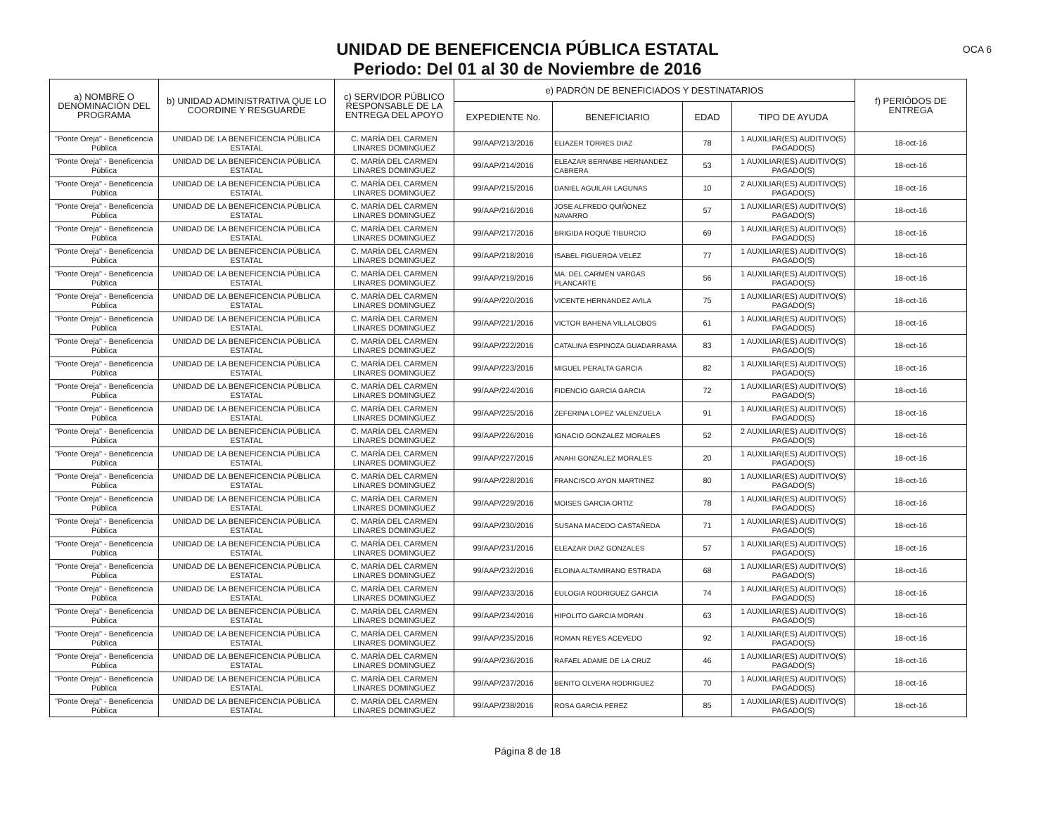UNIDAD DE BENEFICENCIA PÚBLICA ESTATAL
Periodo: Del 01 al 30 de Noviembre de 2016
OCA 6
| a) NOMBRE O DENOMINACIÓN DEL PROGRAMA | b) UNIDAD ADMINISTRATIVA QUE LO COORDINE Y RESGUARDE | c) SERVIDOR PÚBLICO RESPONSABLE DE LA ENTREGA DEL APOYO | e) PADRÓN DE BENEFICIADOS Y DESTINATARIOS | | | | f) PERIÓDOS DE ENTREGA |
| --- | --- | --- | --- | --- | --- | --- | --- |
| | | | EXPEDIENTE No. | BENEFICIARIO | EDAD | TIPO DE AYUDA | |
| "Ponte Oreja" - Beneficencia Pública | UNIDAD DE LA BENEFICENCIA PÚBLICA ESTATAL | C. MARÍA DEL CARMEN LINARES DOMINGUEZ | 99/AAP/213/2016 | ELIAZER TORRES DIAZ | 78 | 1 AUXILIAR(ES) AUDITIVO(S) PAGADO(S) | 18-oct-16 |
| "Ponte Oreja" - Beneficencia Pública | UNIDAD DE LA BENEFICENCIA PÚBLICA ESTATAL | C. MARÍA DEL CARMEN LINARES DOMINGUEZ | 99/AAP/214/2016 | ELEAZAR BERNABE HERNANDEZ CABRERA | 53 | 1 AUXILIAR(ES) AUDITIVO(S) PAGADO(S) | 18-oct-16 |
| "Ponte Oreja" - Beneficencia Pública | UNIDAD DE LA BENEFICENCIA PÚBLICA ESTATAL | C. MARÍA DEL CARMEN LINARES DOMINGUEZ | 99/AAP/215/2016 | DANIEL AGUILAR LAGUNAS | 10 | 2 AUXILIAR(ES) AUDITIVO(S) PAGADO(S) | 18-oct-16 |
| "Ponte Oreja" - Beneficencia Pública | UNIDAD DE LA BENEFICENCIA PÚBLICA ESTATAL | C. MARÍA DEL CARMEN LINARES DOMINGUEZ | 99/AAP/216/2016 | JOSE ALFREDO QUIÑONEZ NAVARRO | 57 | 1 AUXILIAR(ES) AUDITIVO(S) PAGADO(S) | 18-oct-16 |
| "Ponte Oreja" - Beneficencia Pública | UNIDAD DE LA BENEFICENCIA PÚBLICA ESTATAL | C. MARÍA DEL CARMEN LINARES DOMINGUEZ | 99/AAP/217/2016 | BRIGIDA ROQUE TIBURCIO | 69 | 1 AUXILIAR(ES) AUDITIVO(S) PAGADO(S) | 18-oct-16 |
| "Ponte Oreja" - Beneficencia Pública | UNIDAD DE LA BENEFICENCIA PÚBLICA ESTATAL | C. MARÍA DEL CARMEN LINARES DOMINGUEZ | 99/AAP/218/2016 | ISABEL FIGUEROA VELEZ | 77 | 1 AUXILIAR(ES) AUDITIVO(S) PAGADO(S) | 18-oct-16 |
| "Ponte Oreja" - Beneficencia Pública | UNIDAD DE LA BENEFICENCIA PÚBLICA ESTATAL | C. MARÍA DEL CARMEN LINARES DOMINGUEZ | 99/AAP/219/2016 | MA. DEL CARMEN VARGAS PLANCARTE | 56 | 1 AUXILIAR(ES) AUDITIVO(S) PAGADO(S) | 18-oct-16 |
| "Ponte Oreja" - Beneficencia Pública | UNIDAD DE LA BENEFICENCIA PÚBLICA ESTATAL | C. MARÍA DEL CARMEN LINARES DOMINGUEZ | 99/AAP/220/2016 | VICENTE HERNANDEZ AVILA | 75 | 1 AUXILIAR(ES) AUDITIVO(S) PAGADO(S) | 18-oct-16 |
| "Ponte Oreja" - Beneficencia Pública | UNIDAD DE LA BENEFICENCIA PÚBLICA ESTATAL | C. MARÍA DEL CARMEN LINARES DOMINGUEZ | 99/AAP/221/2016 | VICTOR BAHENA VILLALOBOS | 61 | 1 AUXILIAR(ES) AUDITIVO(S) PAGADO(S) | 18-oct-16 |
| "Ponte Oreja" - Beneficencia Pública | UNIDAD DE LA BENEFICENCIA PÚBLICA ESTATAL | C. MARÍA DEL CARMEN LINARES DOMINGUEZ | 99/AAP/222/2016 | CATALINA ESPINOZA GUADARRAMA | 83 | 1 AUXILIAR(ES) AUDITIVO(S) PAGADO(S) | 18-oct-16 |
| "Ponte Oreja" - Beneficencia Pública | UNIDAD DE LA BENEFICENCIA PÚBLICA ESTATAL | C. MARÍA DEL CARMEN LINARES DOMINGUEZ | 99/AAP/223/2016 | MIGUEL PERALTA GARCIA | 82 | 1 AUXILIAR(ES) AUDITIVO(S) PAGADO(S) | 18-oct-16 |
| "Ponte Oreja" - Beneficencia Pública | UNIDAD DE LA BENEFICENCIA PÚBLICA ESTATAL | C. MARÍA DEL CARMEN LINARES DOMINGUEZ | 99/AAP/224/2016 | FIDENCIO GARCIA GARCIA | 72 | 1 AUXILIAR(ES) AUDITIVO(S) PAGADO(S) | 18-oct-16 |
| "Ponte Oreja" - Beneficencia Pública | UNIDAD DE LA BENEFICENCIA PÚBLICA ESTATAL | C. MARÍA DEL CARMEN LINARES DOMINGUEZ | 99/AAP/225/2016 | ZEFERINA LOPEZ VALENZUELA | 91 | 1 AUXILIAR(ES) AUDITIVO(S) PAGADO(S) | 18-oct-16 |
| "Ponte Oreja" - Beneficencia Pública | UNIDAD DE LA BENEFICENCIA PÚBLICA ESTATAL | C. MARÍA DEL CARMEN LINARES DOMINGUEZ | 99/AAP/226/2016 | IGNACIO GONZALEZ MORALES | 52 | 2 AUXILIAR(ES) AUDITIVO(S) PAGADO(S) | 18-oct-16 |
| "Ponte Oreja" - Beneficencia Pública | UNIDAD DE LA BENEFICENCIA PÚBLICA ESTATAL | C. MARÍA DEL CARMEN LINARES DOMINGUEZ | 99/AAP/227/2016 | ANAHI GONZALEZ MORALES | 20 | 1 AUXILIAR(ES) AUDITIVO(S) PAGADO(S) | 18-oct-16 |
| "Ponte Oreja" - Beneficencia Pública | UNIDAD DE LA BENEFICENCIA PÚBLICA ESTATAL | C. MARÍA DEL CARMEN LINARES DOMINGUEZ | 99/AAP/228/2016 | FRANCISCO AYON MARTINEZ | 80 | 1 AUXILIAR(ES) AUDITIVO(S) PAGADO(S) | 18-oct-16 |
| "Ponte Oreja" - Beneficencia Pública | UNIDAD DE LA BENEFICENCIA PÚBLICA ESTATAL | C. MARÍA DEL CARMEN LINARES DOMINGUEZ | 99/AAP/229/2016 | MOISES GARCIA ORTIZ | 78 | 1 AUXILIAR(ES) AUDITIVO(S) PAGADO(S) | 18-oct-16 |
| "Ponte Oreja" - Beneficencia Pública | UNIDAD DE LA BENEFICENCIA PÚBLICA ESTATAL | C. MARÍA DEL CARMEN LINARES DOMINGUEZ | 99/AAP/230/2016 | SUSANA MACEDO CASTAÑEDA | 71 | 1 AUXILIAR(ES) AUDITIVO(S) PAGADO(S) | 18-oct-16 |
| "Ponte Oreja" - Beneficencia Pública | UNIDAD DE LA BENEFICENCIA PÚBLICA ESTATAL | C. MARÍA DEL CARMEN LINARES DOMINGUEZ | 99/AAP/231/2016 | ELEAZAR DIAZ GONZALES | 57 | 1 AUXILIAR(ES) AUDITIVO(S) PAGADO(S) | 18-oct-16 |
| "Ponte Oreja" - Beneficencia Pública | UNIDAD DE LA BENEFICENCIA PÚBLICA ESTATAL | C. MARÍA DEL CARMEN LINARES DOMINGUEZ | 99/AAP/232/2016 | ELOINA ALTAMIRANO ESTRADA | 68 | 1 AUXILIAR(ES) AUDITIVO(S) PAGADO(S) | 18-oct-16 |
| "Ponte Oreja" - Beneficencia Pública | UNIDAD DE LA BENEFICENCIA PÚBLICA ESTATAL | C. MARÍA DEL CARMEN LINARES DOMINGUEZ | 99/AAP/233/2016 | EULOGIA RODRIGUEZ GARCIA | 74 | 1 AUXILIAR(ES) AUDITIVO(S) PAGADO(S) | 18-oct-16 |
| "Ponte Oreja" - Beneficencia Pública | UNIDAD DE LA BENEFICENCIA PÚBLICA ESTATAL | C. MARÍA DEL CARMEN LINARES DOMINGUEZ | 99/AAP/234/2016 | HIPOLITO GARCIA MORAN | 63 | 1 AUXILIAR(ES) AUDITIVO(S) PAGADO(S) | 18-oct-16 |
| "Ponte Oreja" - Beneficencia Pública | UNIDAD DE LA BENEFICENCIA PÚBLICA ESTATAL | C. MARÍA DEL CARMEN LINARES DOMINGUEZ | 99/AAP/235/2016 | ROMAN REYES ACEVEDO | 92 | 1 AUXILIAR(ES) AUDITIVO(S) PAGADO(S) | 18-oct-16 |
| "Ponte Oreja" - Beneficencia Pública | UNIDAD DE LA BENEFICENCIA PÚBLICA ESTATAL | C. MARÍA DEL CARMEN LINARES DOMINGUEZ | 99/AAP/236/2016 | RAFAEL ADAME DE LA CRUZ | 46 | 1 AUXILIAR(ES) AUDITIVO(S) PAGADO(S) | 18-oct-16 |
| "Ponte Oreja" - Beneficencia Pública | UNIDAD DE LA BENEFICENCIA PÚBLICA ESTATAL | C. MARÍA DEL CARMEN LINARES DOMINGUEZ | 99/AAP/237/2016 | BENITO OLVERA RODRIGUEZ | 70 | 1 AUXILIAR(ES) AUDITIVO(S) PAGADO(S) | 18-oct-16 |
| "Ponte Oreja" - Beneficencia Pública | UNIDAD DE LA BENEFICENCIA PÚBLICA ESTATAL | C. MARÍA DEL CARMEN LINARES DOMINGUEZ | 99/AAP/238/2016 | ROSA GARCIA PEREZ | 85 | 1 AUXILIAR(ES) AUDITIVO(S) PAGADO(S) | 18-oct-16 |
Página 8 de 18